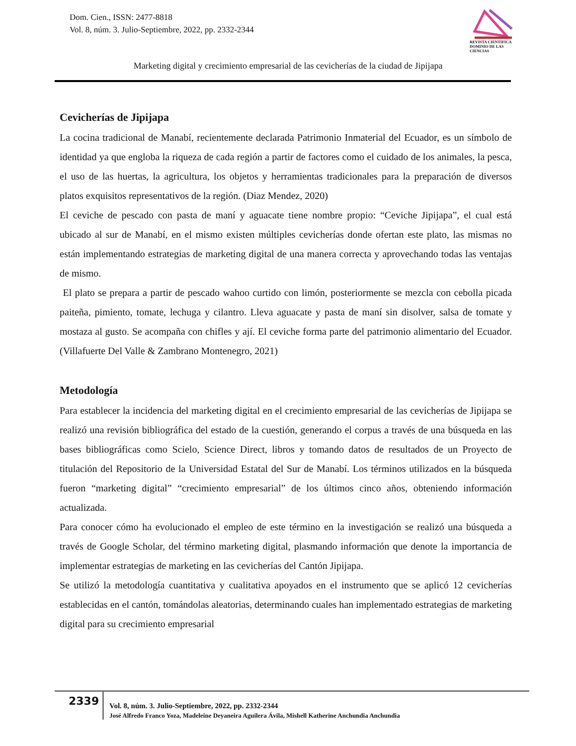Dom. Cien., ISSN: 2477-8818
Vol. 8, núm. 3. Julio-Septiembre, 2022, pp. 2332-2344
REVISTA CIENTIFICA
DOMINIO DE LAS CIENCIAS
Marketing digital y crecimiento empresarial de las cevicherías de la ciudad de Jipijapa
Cevicherías de Jipijapa
La cocina tradicional de Manabí, recientemente declarada Patrimonio Inmaterial del Ecuador, es un símbolo de identidad ya que engloba la riqueza de cada región a partir de factores como el cuidado de los animales, la pesca, el uso de las huertas, la agricultura, los objetos y herramientas tradicionales para la preparación de diversos platos exquisitos representativos de la región. (Diaz Mendez, 2020)
El ceviche de pescado con pasta de maní y aguacate tiene nombre propio: “Ceviche Jipijapa”, el cual está ubicado al sur de Manabí, en el mismo existen múltiples cevicherías donde ofertan este plato, las mismas no están implementando estrategias de marketing digital de una manera correcta y aprovechando todas las ventajas de mismo.
El plato se prepara a partir de pescado wahoo curtido con limón, posteriormente se mezcla con cebolla picada paiteña, pimiento, tomate, lechuga y cilantro. Lleva aguacate y pasta de maní sin disolver, salsa de tomate y mostaza al gusto. Se acompaña con chifles y ají. El ceviche forma parte del patrimonio alimentario del Ecuador. (Villafuerte Del Valle & Zambrano Montenegro, 2021)
Metodología
Para establecer la incidencia del marketing digital en el crecimiento empresarial de las cevicherías de Jipijapa se realizó una revisión bibliográfica del estado de la cuestión, generando el corpus a través de una búsqueda en las bases bibliográficas como Scielo, Science Direct, libros y tomando datos de resultados de un Proyecto de titulación del Repositorio de la Universidad Estatal del Sur de Manabí. Los términos utilizados en la búsqueda fueron “marketing digital” “crecimiento empresarial” de los últimos cinco años, obteniendo información actualizada.
Para conocer cómo ha evolucionado el empleo de este término en la investigación se realizó una búsqueda a través de Google Scholar, del término marketing digital, plasmando información que denote la importancia de implementar estrategias de marketing en las cevicherías del Cantón Jipijapa.
Se utilizó la metodología cuantitativa y cualitativa apoyados en el instrumento que se aplicó 12 cevicherías establecidas en el cantón, tomándolas aleatorias, determinando cuales han implementado estrategias de marketing digital para su crecimiento empresarial
2339
Vol. 8, núm. 3. Julio-Septiembre, 2022, pp. 2332-2344
José Alfredo Franco Yoza, Madeleine Deyaneira Aguilera Ávila, Mishell Katherine Anchundia Anchundia